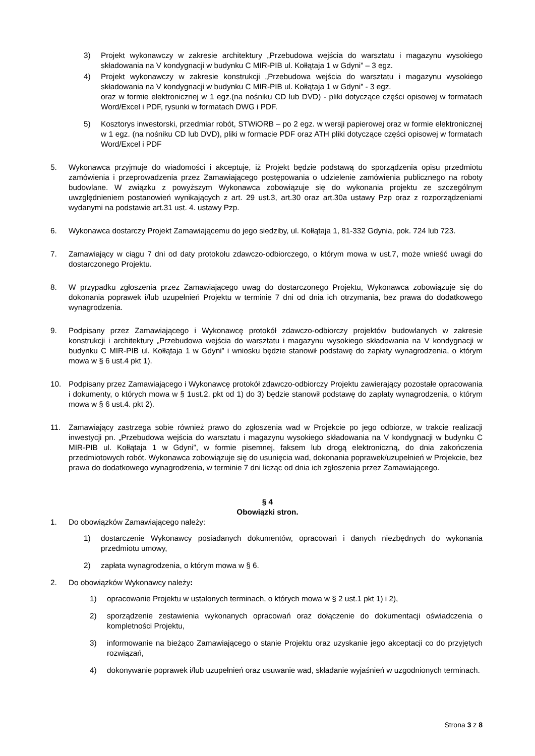3) Projekt wykonawczy w zakresie architektury „Przebudowa wejścia do warsztatu i magazynu wysokiego składowania na V kondygnacji w budynku C MIR-PIB ul. Kołłątaja 1 w Gdyni” – 3 egz.
4) Projekt wykonawczy w zakresie konstrukcji „Przebudowa wejścia do warsztatu i magazynu wysokiego składowania na V kondygnacji w budynku C MIR-PIB ul. Kołłątaja 1 w Gdyni” - 3 egz.
oraz w formie elektronicznej w 1 egz.(na nośniku CD lub DVD) - pliki dotyczące części opisowej w formatach Word/Excel i PDF, rysunki w formatach DWG i PDF.
5) Kosztorys inwestorski, przedmiar robót, STWiORB – po 2 egz. w wersji papierowej oraz w formie elektronicznej w 1 egz. (na nośniku CD lub DVD), pliki w formacie PDF oraz ATH pliki dotyczące części opisowej w formatach Word/Excel i PDF
5. Wykonawca przyjmuje do wiadomości i akceptuje, iż Projekt będzie podstawą do sporządzenia opisu przedmiotu zamówienia i przeprowadzenia przez Zamawiającego postępowania o udzielenie zamówienia publicznego na roboty budowlane. W związku z powyższym Wykonawca zobowiązuje się do wykonania projektu ze szczególnym uwzględnieniem postanowień wynikających z art. 29 ust.3, art.30 oraz art.30a ustawy Pzp oraz z rozporządzeniami wydanymi na podstawie art.31 ust. 4. ustawy Pzp.
6. Wykonawca dostarczy Projekt Zamawiającemu do jego siedziby, ul. Kołłątaja 1, 81-332 Gdynia, pok. 724 lub 723.
7. Zamawiający w ciągu 7 dni od daty protokołu zdawczo-odbiorczego, o którym mowa w ust.7, może wnieść uwagi do dostarczonego Projektu.
8. W przypadku zgłoszenia przez Zamawiającego uwag do dostarczonego Projektu, Wykonawca zobowiązuje się do dokonania poprawek i/lub uzupełnień Projektu w terminie 7 dni od dnia ich otrzymania, bez prawa do dodatkowego wynagrodzenia.
9. Podpisany przez Zamawiającego i Wykonawcę protokół zdawczo-odbiorczy projektów budowlanych w zakresie konstrukcji i architektury „Przebudowa wejścia do warsztatu i magazynu wysokiego składowania na V kondygnacji w budynku C MIR-PIB ul. Kołłątaja 1 w Gdyni” i wniosku będzie stanowił podstawę do zapłaty wynagrodzenia, o którym mowa w § 6 ust.4 pkt 1).
10. Podpisany przez Zamawiającego i Wykonawcę protokół zdawczo-odbiorczy Projektu zawierający pozostałe opracowania i dokumenty, o których mowa w § 1ust.2. pkt od 1) do 3) będzie stanowił podstawę do zapłaty wynagrodzenia, o którym mowa w § 6 ust.4. pkt 2).
11. Zamawiający zastrzega sobie również prawo do zgłoszenia wad w Projekcie po jego odbiorze, w trakcie realizacji inwestycji pn. „Przebudowa wejścia do warsztatu i magazynu wysokiego składowania na V kondygnacji w budynku C MIR-PIB ul. Kołłątaja 1 w Gdyni”, w formie pisemnej, faksem lub drogą elektroniczną, do dnia zakończenia przedmiotowych robót. Wykonawca zobowiązuje się do usunięcia wad, dokonania poprawek/uzupełnień w Projekcie, bez prawa do dodatkowego wynagrodzenia, w terminie 7 dni licząc od dnia ich zgłoszenia przez Zamawiającego.
§ 4
Obowiązki stron.
1. Do obowiązków Zamawiającego należy:
1) dostarczenie Wykonawcy posiadanych dokumentów, opracowań i danych niezbędnych do wykonania przedmiotu umowy,
2) zapłata wynagrodzenia, o którym mowa w § 6.
2. Do obowiązków Wykonawcy należy:
1) opracowanie Projektu w ustalonych terminach, o których mowa w § 2 ust.1 pkt 1) i 2),
2) sporządzenie zestawienia wykonanych opracowań oraz dołączenie do dokumentacji oświadczenia o kompletności Projektu,
3) informowanie na bieżąco Zamawiającego o stanie Projektu oraz uzyskanie jego akceptacji co do przyjętych rozwiązań,
4) dokonywanie poprawek i/lub uzupełnień oraz usuwanie wad, składanie wyjaśnień w uzgodnionych terminach.
Strona 3 z 8